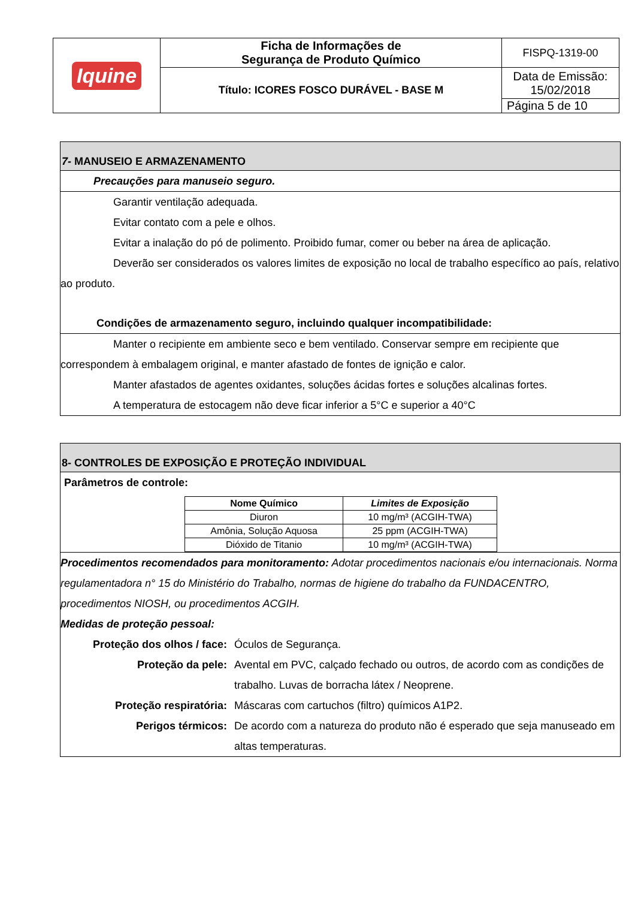| Iquine | Ficha de Informações de Segurança de Produto Químico | FISPQ-1319-00 |
| | Título: ICORES FOSCO DURÁVEL - BASE M | Data de Emissão: 15/02/2018 |
| | | Página 5 de 10 |
7- MANUSEIO E ARMAZENAMENTO
Precauções para manuseio seguro.
Garantir ventilação adequada.
Evitar contato com a pele e olhos.
Evitar a inalação do pó de polimento. Proibido fumar, comer ou beber na área de aplicação.
Deverão ser considerados os valores limites de exposição no local de trabalho específico ao país, relativo ao produto.
Condições de armazenamento seguro, incluindo qualquer incompatibilidade:
Manter o recipiente em ambiente seco e bem ventilado. Conservar sempre em recipiente que correspondem à embalagem original, e manter afastado de fontes de ignição e calor.
Manter afastados de agentes oxidantes, soluções ácidas fortes e soluções alcalinas fortes.
A temperatura de estocagem não deve ficar inferior a 5°C e superior a 40°C
8- CONTROLES DE EXPOSIÇÃO E PROTEÇÃO INDIVIDUAL
Parâmetros de controle:
| Nome Químico | Limites de Exposição |
| --- | --- |
| Diuron | 10 mg/m³ (ACGIH-TWA) |
| Amônia, Solução Aquosa | 25 ppm (ACGIH-TWA) |
| Dióxido de Titanio | 10 mg/m³ (ACGIH-TWA) |
Procedimentos recomendados para monitoramento: Adotar procedimentos nacionais e/ou internacionais. Norma regulamentadora n° 15 do Ministério do Trabalho, normas de higiene do trabalho da FUNDACENTRO, procedimentos NIOSH, ou procedimentos ACGIH.
Medidas de proteção pessoal:
Proteção dos olhos / face: Óculos de Segurança.
Proteção da pele: Avental em PVC, calçado fechado ou outros, de acordo com as condições de trabalho. Luvas de borracha látex / Neoprene.
Proteção respiratória: Máscaras com cartuchos (filtro) químicos A1P2.
Perigos térmicos: De acordo com a natureza do produto não é esperado que seja manuseado em altas temperaturas.